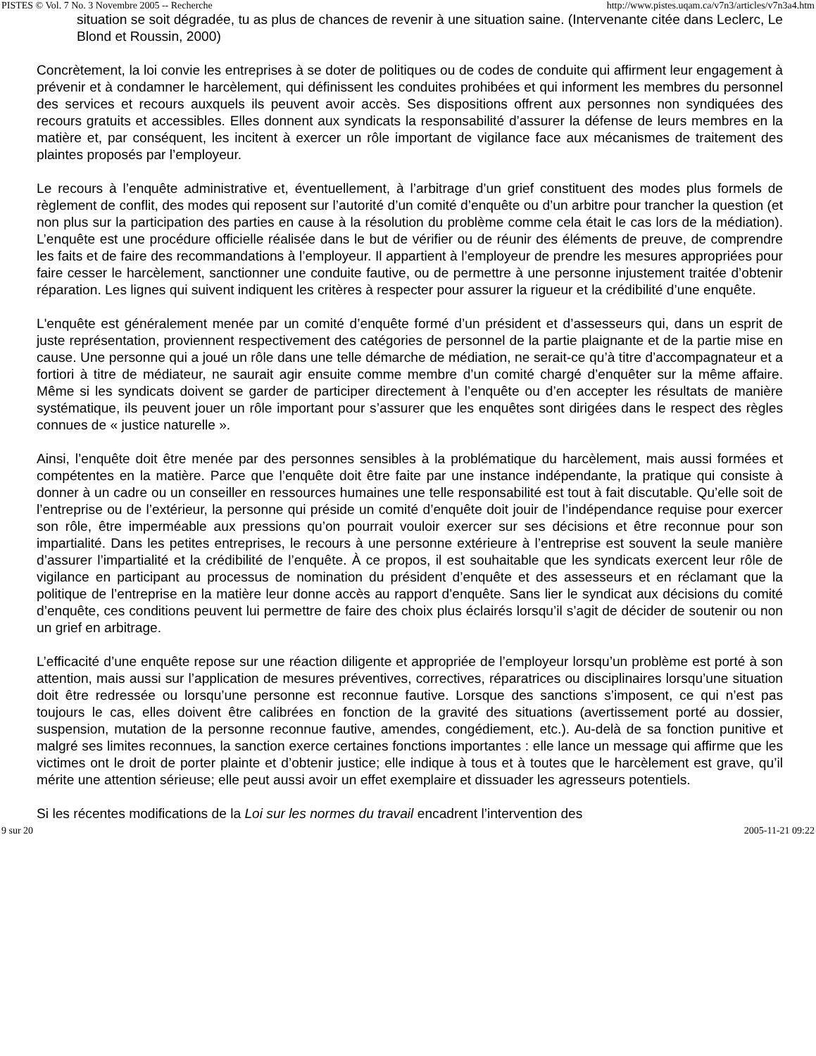PISTES © Vol. 7 No. 3 Novembre 2005 -- Recherche http://www.pistes.uqam.ca/v7n3/articles/v7n3a4.htm
situation se soit dégradée, tu as plus de chances de revenir à une situation saine. (Intervenante citée dans Leclerc, Le Blond et Roussin, 2000)
Concrètement, la loi convie les entreprises à se doter de politiques ou de codes de conduite qui affirment leur engagement à prévenir et à condamner le harcèlement, qui définissent les conduites prohibées et qui informent les membres du personnel des services et recours auxquels ils peuvent avoir accès. Ses dispositions offrent aux personnes non syndiquées des recours gratuits et accessibles. Elles donnent aux syndicats la responsabilité d’assurer la défense de leurs membres en la matière et, par conséquent, les incitent à exercer un rôle important de vigilance face aux mécanismes de traitement des plaintes proposés par l’employeur.
Le recours à l’enquête administrative et, éventuellement, à l’arbitrage d’un grief constituent des modes plus formels de règlement de conflit, des modes qui reposent sur l’autorité d’un comité d’enquête ou d’un arbitre pour trancher la question (et non plus sur la participation des parties en cause à la résolution du problème comme cela était le cas lors de la médiation). L’enquête est une procédure officielle réalisée dans le but de vérifier ou de réunir des éléments de preuve, de comprendre les faits et de faire des recommandations à l’employeur. Il appartient à l’employeur de prendre les mesures appropriées pour faire cesser le harcèlement, sanctionner une conduite fautive, ou de permettre à une personne injustement traitée d’obtenir réparation. Les lignes qui suivent indiquent les critères à respecter pour assurer la rigueur et la crédibilité d’une enquête.
L'enquête est généralement menée par un comité d’enquête formé d’un président et d’assesseurs qui, dans un esprit de juste représentation, proviennent respectivement des catégories de personnel de la partie plaignante et de la partie mise en cause. Une personne qui a joué un rôle dans une telle démarche de médiation, ne serait-ce qu’à titre d’accompagnateur et a fortiori à titre de médiateur, ne saurait agir ensuite comme membre d’un comité chargé d’enquêter sur la même affaire. Même si les syndicats doivent se garder de participer directement à l’enquête ou d’en accepter les résultats de manière systématique, ils peuvent jouer un rôle important pour s’assurer que les enquêtes sont dirigées dans le respect des règles connues de « justice naturelle ».
Ainsi, l’enquête doit être menée par des personnes sensibles à la problématique du harcèlement, mais aussi formées et compétentes en la matière. Parce que l’enquête doit être faite par une instance indépendante, la pratique qui consiste à donner à un cadre ou un conseiller en ressources humaines une telle responsabilité est tout à fait discutable. Qu’elle soit de l’entreprise ou de l’extérieur, la personne qui préside un comité d’enquête doit jouir de l’indépendance requise pour exercer son rôle, être imperméable aux pressions qu’on pourrait vouloir exercer sur ses décisions et être reconnue pour son impartialité. Dans les petites entreprises, le recours à une personne extérieure à l’entreprise est souvent la seule manière d’assurer l’impartialité et la crédibilité de l’enquête. À ce propos, il est souhaitable que les syndicats exercent leur rôle de vigilance en participant au processus de nomination du président d’enquête et des assesseurs et en réclamant que la politique de l’entreprise en la matière leur donne accès au rapport d’enquête. Sans lier le syndicat aux décisions du comité d’enquête, ces conditions peuvent lui permettre de faire des choix plus éclairés lorsqu’il s’agit de décider de soutenir ou non un grief en arbitrage.
L’efficacité d’une enquête repose sur une réaction diligente et appropriée de l’employeur lorsqu’un problème est porté à son attention, mais aussi sur l’application de mesures préventives, correctives, réparatrices ou disciplinaires lorsqu’une situation doit être redressée ou lorsqu’une personne est reconnue fautive. Lorsque des sanctions s’imposent, ce qui n’est pas toujours le cas, elles doivent être calibrées en fonction de la gravité des situations (avertissement porté au dossier, suspension, mutation de la personne reconnue fautive, amendes, congédiement, etc.). Au-delà de sa fonction punitive et malgré ses limites reconnues, la sanction exerce certaines fonctions importantes : elle lance un message qui affirme que les victimes ont le droit de porter plainte et d’obtenir justice; elle indique à tous et à toutes que le harcèlement est grave, qu’il mérite une attention sérieuse; elle peut aussi avoir un effet exemplaire et dissuader les agresseurs potentiels.
Si les récentes modifications de la Loi sur les normes du travail encadrent l’intervention des
9 sur 20 2005-11-21 09:22